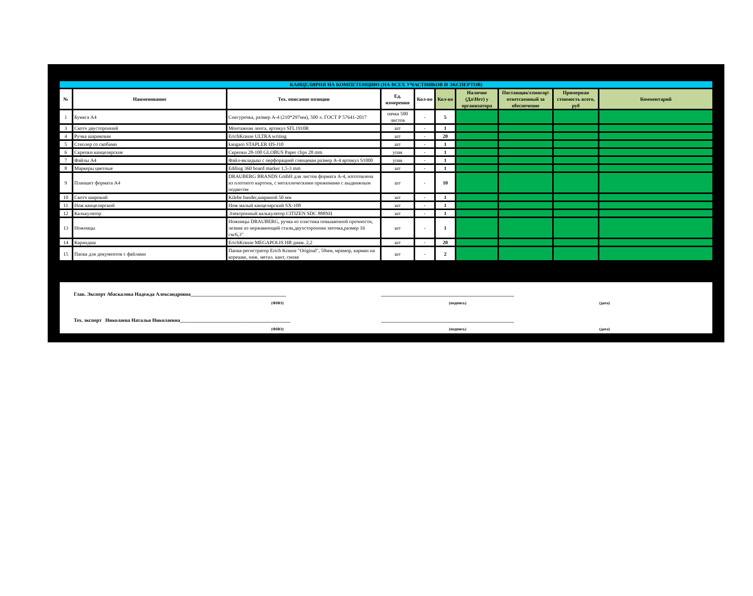КАНЦЕЛЯРИЯ НА КОМПЕТЕНЦИЮ (НА ВСЕХ УЧАСТНИКОВ И ЭКСПЕРТОВ)
| № | Наименование | Тех. описание позиции | Ед. измерения | Кол-во | Кол-во | Наличие (Да\Нет) у организатора | Поставщик\спонсор\ ответсвенный за обеспечение | Примерная стоимость всего, руб | Комментарий |
| --- | --- | --- | --- | --- | --- | --- | --- | --- | --- |
| 1 | Бумага А4 | Снегурочка, размер А-4 (210*297мм), 500 л. ГОСТ Р 57641-2017 | пачка 500 листов | - | 5 | | | | |
| 3 | Скотч двусторонний | Монтажная лента, артикул SFL1910R | шт | - | 1 | | | | |
| 4 | Ручка шариковая | ErichKrause ULTRA writing | шт | - | 20 | | | | |
| 5 | Степлер со скобами | kangaro STAPLER HS-J10 | шт | - | 1 | | | | |
| 6 | Скрепки канцелярские | Скрепки 28-100 GLOBUS Paper clips 28 mm | упак | - | 1 | | | | |
| 7 | Файлы А4 | Файл-вкладыш с перфорацией глянцевая размер А-4 артикул S1000 | упак | - | 1 | | | | |
| 8 | Маркеры цветные | Edding 360 board marker 1,5-3 mm | шт | - | 1 | | | | |
| 9 | Планшет формата А4 | DRAUBERG BRANDS GmbH для листов формата А-4, изготовлена из плотного картона, с металлическими прижимами с выдвижным подвесом | шт | - | 10 | | | | |
| 10 | Скотч широкий | Kilebe bander,шириной 50 мм | шт | - | 1 | | | | |
| 11 | Нож канцелярский | Нож малый канцелярский SX-108 | шт | - | 1 | | | | |
| 12 | Калькулятор | Электронный калькулятор CITIZEN SDC 888NII | шт | - | 1 | | | | |
| 13 | Ножницы | Ножницы DRAUBERG, ручка из пластика повышенной прочности, лезвия из нержавеющей стали,двухсторонняя заточка,размер 16 см/6,3" | шт | - | 1 | | | | |
| 14 | Карандаш | ErichKrause MEGAPOLIS HB диам. 2,2 | шт | - | 20 | | | | |
| 15 | Папка для документов с файлами | Папка-регистратор Erich Krause "Original", 50мм, мрамор, карман на корешке, ниж. метал. кант, синяя | шт | - | 2 | | | | |
Глав. Эксперт Абаскалова Надежда Александровна______________________________________ _____________________________________________________
(ФИО) (подпись) (дата)
Тех. эксперт Николаева Наталья Николаевна____________________________________________ _____________________________________________________
(ФИО) (подпись) (дата)